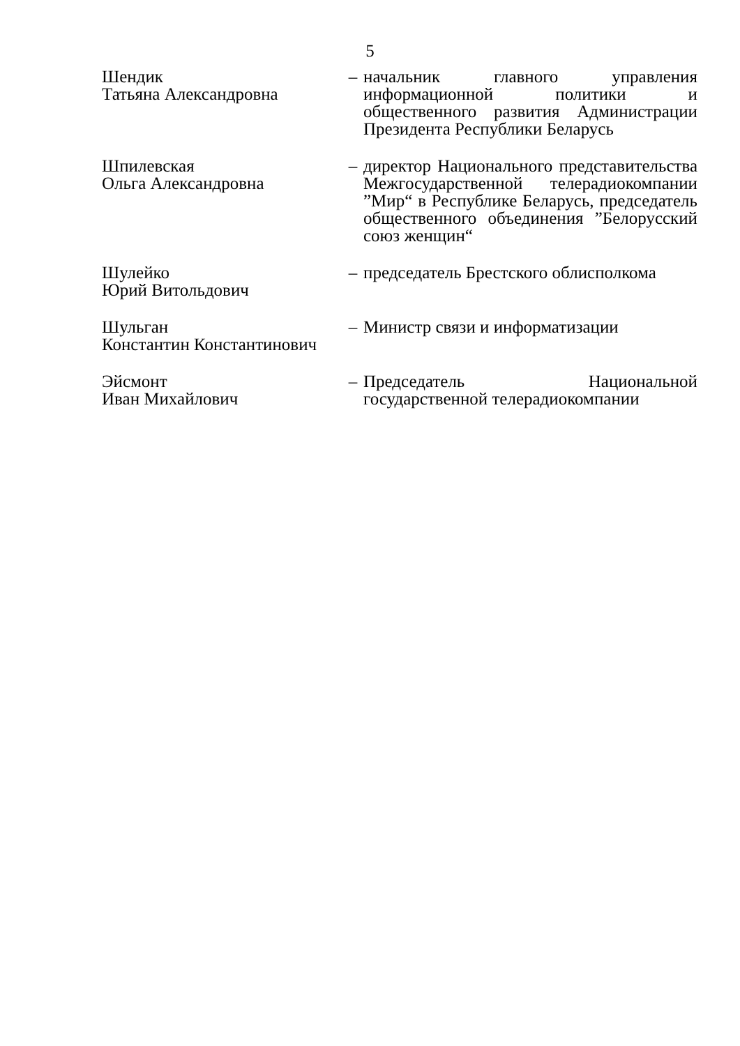5
Шендик
Татьяна Александровна
– начальник главного управления информационной политики и общественного развития Администрации Президента Республики Беларусь
Шпилевская
Ольга Александровна
– директор Национального представительства Межгосударственной телерадиокомпании ”Мир“ в Республике Беларусь, председатель общественного объединения ”Белорусский союз женщин“
Шулейко
Юрий Витольдович
– председатель Брестского облисполкома
Шульган
Константин Константинович
– Министр связи и информатизации
Эйсмонт
Иван Михайлович
– Председатель Национальной государственной телерадиокомпании